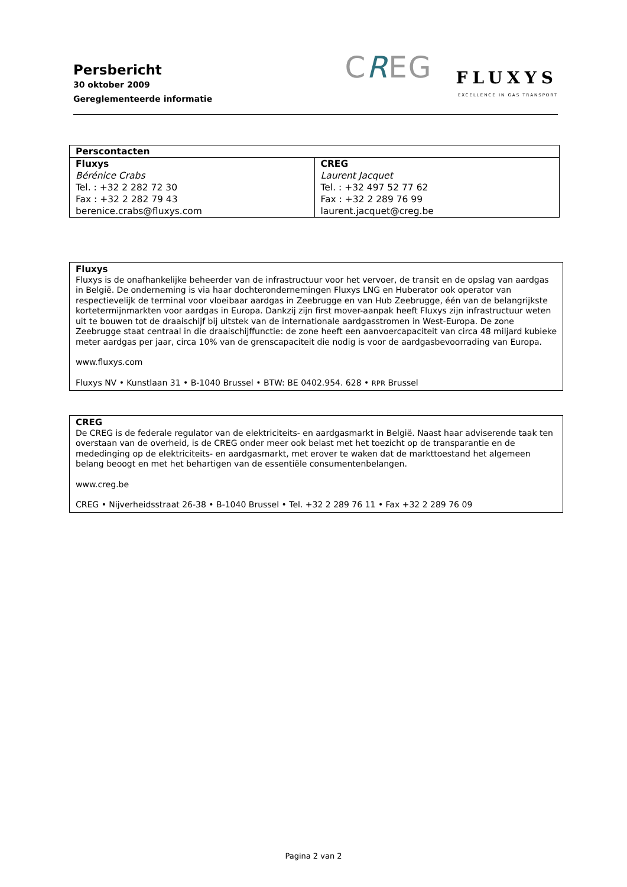Persbericht
30 oktober 2009
Gereglementeerde informatie
CREG
FLUXYS
EXCELLENCE IN GAS TRANSPORT
| Perscontacten | |
| --- | --- |
| Fluxys Bérénice Crabs Tel. : +32 2 282 72 30 Fax : +32 2 282 79 43 berenice.crabs@fluxys.com | CREG Laurent Jacquet Tel. : +32 497 52 77 62 Fax : +32 2 289 76 99 laurent.jacquet@creg.be |
Fluxys
Fluxys is de onafhankelijke beheerder van de infrastructuur voor het vervoer, de transit en de opslag van aardgas in België. De onderneming is via haar dochterondernemingen Fluxys LNG en Huberator ook operator van respectievelijk de terminal voor vloeibaar aardgas in Zeebrugge en van Hub Zeebrugge, één van de belangrijkste kortetermijnmarkten voor aardgas in Europa. Dankzij zijn first mover-aanpak heeft Fluxys zijn infrastructuur weten uit te bouwen tot de draaischijf bij uitstek van de internationale aardgasstromen in West-Europa. De zone Zeebrugge staat centraal in die draaischijffunctie: de zone heeft een aanvoercapaciteit van circa 48 miljard kubieke meter aardgas per jaar, circa 10% van de grenscapaciteit die nodig is voor de aardgasbevoorrading van Europa.
www.fluxys.com
Fluxys NV • Kunstlaan 31 • B-1040 Brussel • BTW: BE 0402.954. 628 • RPR Brussel
CREG
De CREG is de federale regulator van de elektriciteits- en aardgasmarkt in België. Naast haar adviserende taak ten overstaan van de overheid, is de CREG onder meer ook belast met het toezicht op de transparantie en de mededinging op de elektriciteits- en aardgasmarkt, met erover te waken dat de markttoestand het algemeen belang beoogt en met het behartigen van de essentiële consumentenbelangen.
www.creg.be
CREG • Nijverheidsstraat 26-38 • B-1040 Brussel • Tel. +32 2 289 76 11 • Fax +32 2 289 76 09
Pagina 2 van 2